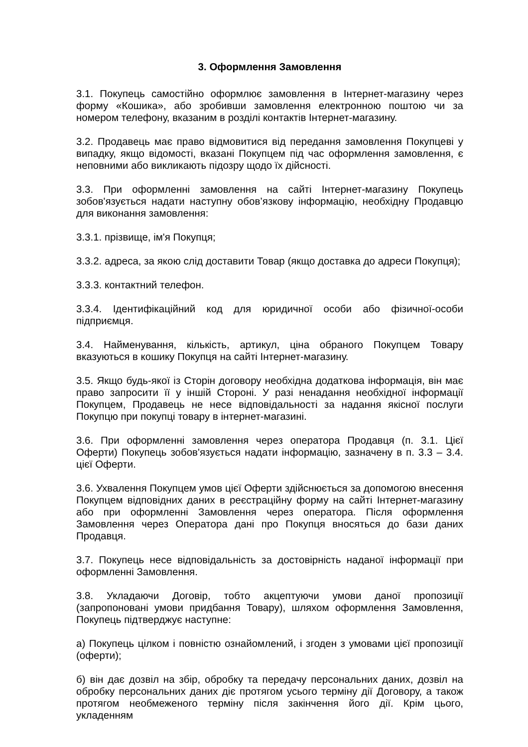3. Оформлення Замовлення
3.1. Покупець самостійно оформлює замовлення в Інтернет-магазину через форму «Кошика», або зробивши замовлення електронною поштою чи за номером телефону, вказаним в розділі контактів Інтернет-магазину.
3.2. Продавець має право відмовитися від передання замовлення Покупцеві у випадку, якщо відомості, вказані Покупцем під час оформлення замовлення, є неповними або викликають підозру щодо їх дійсності.
3.3. При оформленні замовлення на сайті Інтернет-магазину Покупець зобов'язується надати наступну обов’язкову інформацію, необхідну Продавцю для виконання замовлення:
3.3.1. прізвище, ім'я Покупця;
3.3.2. адреса, за якою слід доставити Товар (якщо доставка до адреси Покупця);
3.3.3. контактний телефон.
3.3.4. Ідентифікаційний код для юридичної особи або фізичної-особи підприємця.
3.4. Найменування, кількість, артикул, ціна обраного Покупцем Товару вказуються в кошику Покупця на сайті Інтернет-магазину.
3.5. Якщо будь-якої із Сторін договору необхідна додаткова інформація, він має право запросити її у іншій Стороні. У разі ненадання необхідної інформації Покупцем, Продавець не несе відповідальності за надання якісної послуги Покупцю при покупці товару в інтернет-магазині.
3.6. При оформленні замовлення через оператора Продавця (п. 3.1. Цієї Оферти) Покупець зобов'язується надати інформацію, зазначену в п. 3.3 – 3.4. цієї Оферти.
3.6. Ухвалення Покупцем умов цієї Оферти здійснюється за допомогою внесення Покупцем відповідних даних в реєстраційну форму на сайті Інтернет-магазину або при оформленні Замовлення через оператора. Після оформлення Замовлення через Оператора дані про Покупця вносяться до бази даних Продавця.
3.7. Покупець несе відповідальність за достовірність наданої інформації при оформленні Замовлення.
3.8. Укладаючи Договір, тобто акцептуючи умови даної пропозиції (запропоновані умови придбання Товару), шляхом оформлення Замовлення, Покупець підтверджує наступне:
а) Покупець цілком і повністю ознайомлений, і згоден з умовами цієї пропозиції (оферти);
б) він дає дозвіл на збір, обробку та передачу персональних даних, дозвіл на обробку персональних даних діє протягом усього терміну дії Договору, а також протягом необмеженого терміну після закінчення його дії. Крім цього, укладенням